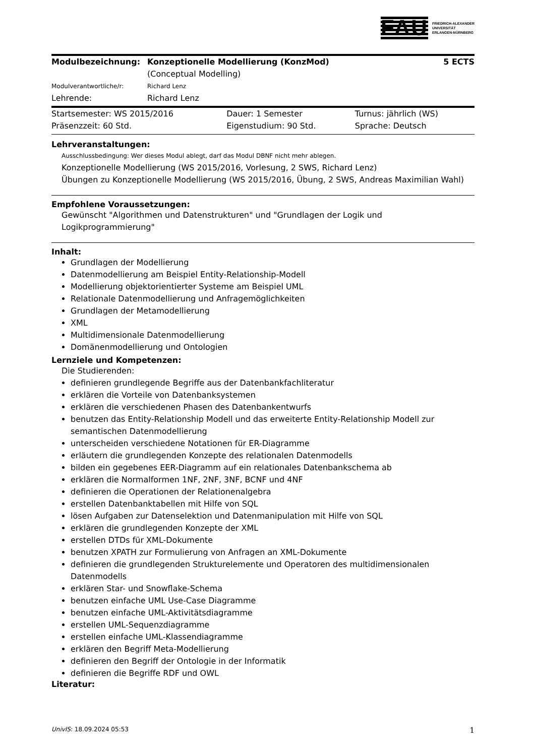FAU
FRIEDRICH-ALEXANDER
UNIVERSITÄT
ERLANGEN-NÜRNBERG
| Modulbezeichnung: | Konzeptionelle Modellierung (KonzMod) (Conceptual Modelling) | 5 ECTS |
| Modulverantwortliche/r: | Richard Lenz | |
| Lehrende: | Richard Lenz | |
| Startsemester: WS 2015/2016 | Dauer: 1 Semester | Turnus: jährlich (WS) |
| Präsenzzeit: 60 Std. | Eigenstudium: 90 Std. | Sprache: Deutsch |
Lehrveranstaltungen:
Ausschlussbedingung: Wer dieses Modul ablegt, darf das Modul DBNF nicht mehr ablegen.
Konzeptionelle Modellierung (WS 2015/2016, Vorlesung, 2 SWS, Richard Lenz)
Übungen zu Konzeptionelle Modellierung (WS 2015/2016, Übung, 2 SWS, Andreas Maximilian Wahl)
Empfohlene Voraussetzungen:
Gewünscht "Algorithmen und Datenstrukturen" und "Grundlagen der Logik und Logikprogrammierung"
Inhalt:
Grundlagen der Modellierung
Datenmodellierung am Beispiel Entity-Relationship-Modell
Modellierung objektorientierter Systeme am Beispiel UML
Relationale Datenmodellierung und Anfragemöglichkeiten
Grundlagen der Metamodellierung
XML
Multidimensionale Datenmodellierung
Domänenmodellierung und Ontologien
Lernziele und Kompetenzen:
Die Studierenden:
definieren grundlegende Begriffe aus der Datenbankfachliteratur
erklären die Vorteile von Datenbanksystemen
erklären die verschiedenen Phasen des Datenbankentwurfs
benutzen das Entity-Relationship Modell und das erweiterte Entity-Relationship Modell zur semantischen Datenmodellierung
unterscheiden verschiedene Notationen für ER-Diagramme
erläutern die grundlegenden Konzepte des relationalen Datenmodells
bilden ein gegebenes EER-Diagramm auf ein relationales Datenbankschema ab
erklären die Normalformen 1NF, 2NF, 3NF, BCNF und 4NF
definieren die Operationen der Relationenalgebra
erstellen Datenbanktabellen mit Hilfe von SQL
lösen Aufgaben zur Datenselektion und Datenmanipulation mit Hilfe von SQL
erklären die grundlegenden Konzepte der XML
erstellen DTDs für XML-Dokumente
benutzen XPATH zur Formulierung von Anfragen an XML-Dokumente
definieren die grundlegenden Strukturelemente und Operatoren des multidimensionalen Datenmodells
erklären Star- und Snowflake-Schema
benutzen einfache UML Use-Case Diagramme
benutzen einfache UML-Aktivitätsdiagramme
erstellen UML-Sequenzdiagramme
erstellen einfache UML-Klassendiagramme
erklären den Begriff Meta-Modellierung
definieren den Begriff der Ontologie in der Informatik
definieren die Begriffe RDF und OWL
Literatur:
UnivIS: 18.09.2024 05:53 1